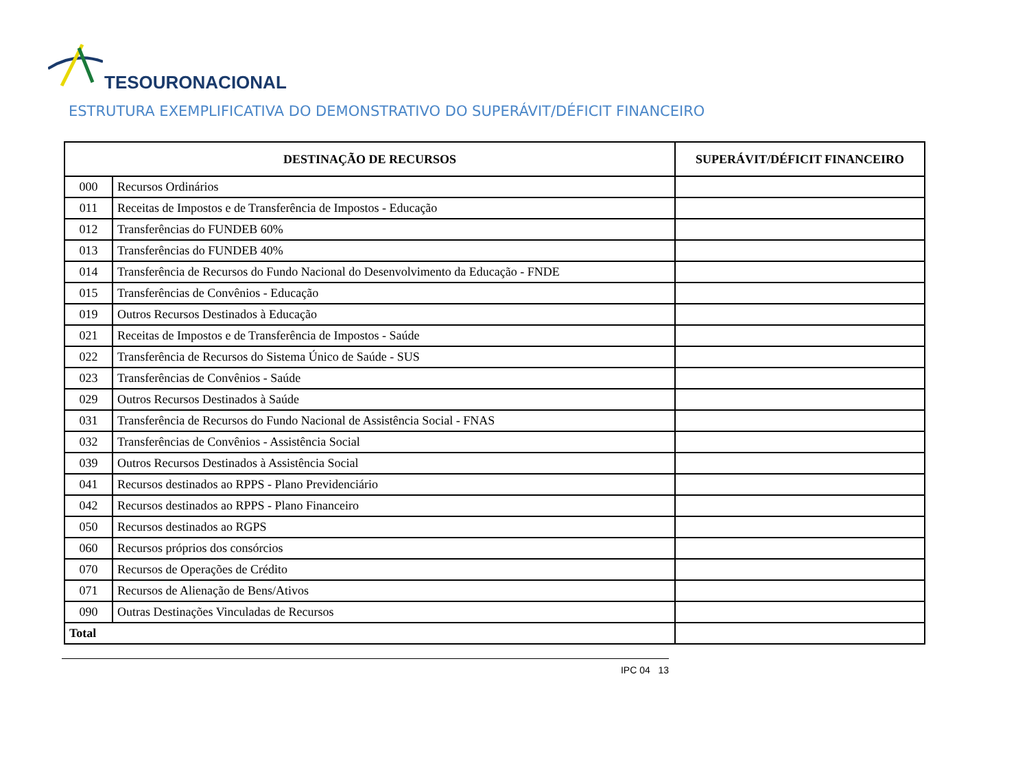TESOURONACIONAL
ESTRUTURA EXEMPLIFICATIVA DO DEMONSTRATIVO DO SUPERÁVIT/DÉFICIT FINANCEIRO
| DESTINAÇÃO DE RECURSOS | | SUPERÁVIT/DÉFICIT FINANCEIRO |
| --- | --- | --- |
| 000 | Recursos Ordinários | |
| 011 | Receitas de Impostos e de Transferência de Impostos - Educação | |
| 012 | Transferências do FUNDEB 60% | |
| 013 | Transferências do FUNDEB 40% | |
| 014 | Transferência de Recursos do Fundo Nacional do Desenvolvimento da Educação - FNDE | |
| 015 | Transferências de Convênios - Educação | |
| 019 | Outros Recursos Destinados à Educação | |
| 021 | Receitas de Impostos e de Transferência de Impostos - Saúde | |
| 022 | Transferência de Recursos do Sistema Único de Saúde - SUS | |
| 023 | Transferências de Convênios - Saúde | |
| 029 | Outros Recursos Destinados à Saúde | |
| 031 | Transferência de Recursos do Fundo Nacional de Assistência Social - FNAS | |
| 032 | Transferências de Convênios - Assistência Social | |
| 039 | Outros Recursos Destinados à Assistência Social | |
| 041 | Recursos destinados ao RPPS - Plano Previdenciário | |
| 042 | Recursos destinados ao RPPS - Plano Financeiro | |
| 050 | Recursos destinados ao RGPS | |
| 060 | Recursos próprios dos consórcios | |
| 070 | Recursos de Operações de Crédito | |
| 071 | Recursos de Alienação de Bens/Ativos | |
| 090 | Outras Destinações Vinculadas de Recursos | |
| Total | | |
IPC 04 13